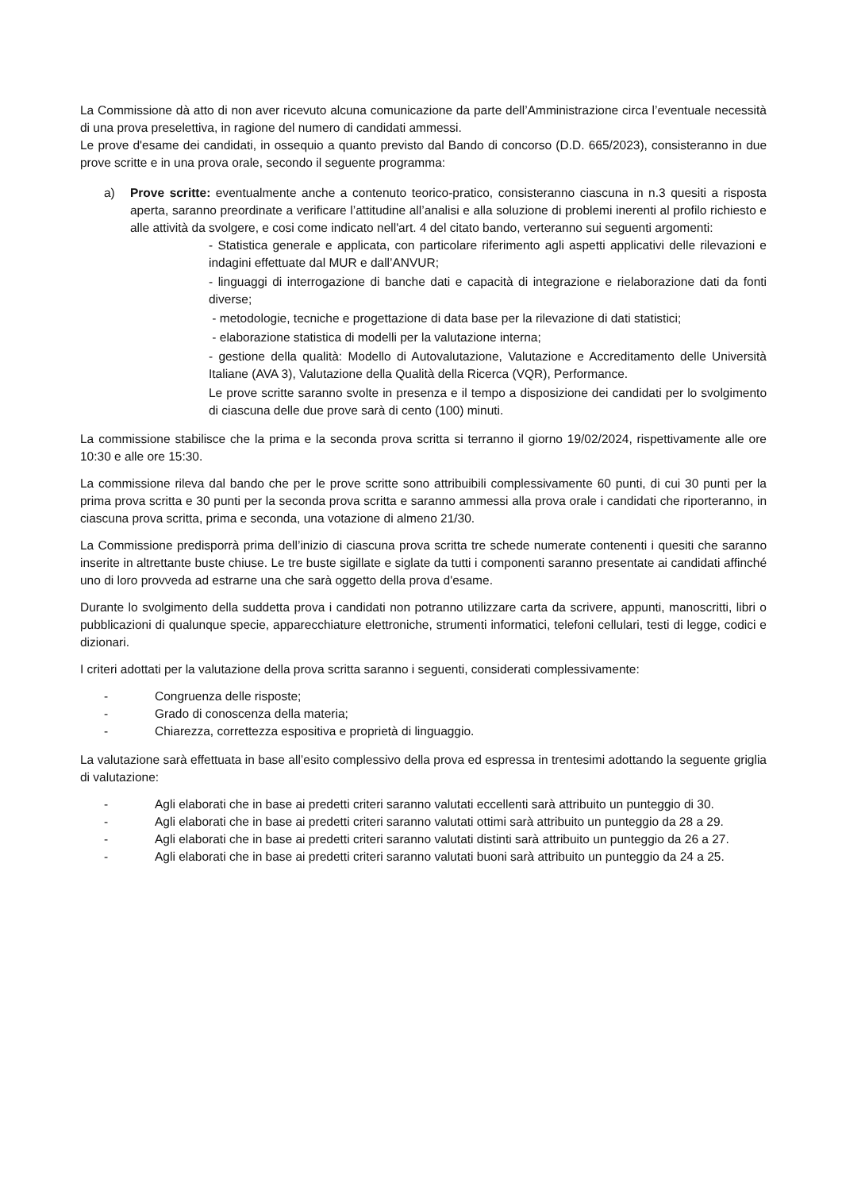La Commissione dà atto di non aver ricevuto alcuna comunicazione da parte dell’Amministrazione circa l’eventuale necessità di una prova preselettiva, in ragione del numero di candidati ammessi.
Le prove d'esame dei candidati, in ossequio a quanto previsto dal Bando di concorso (D.D. 665/2023), consisteranno in due prove scritte e in una prova orale, secondo il seguente programma:
a) Prove scritte: eventualmente anche a contenuto teorico-pratico, consisteranno ciascuna in n.3 quesiti a risposta aperta, saranno preordinate a verificare l’attitudine all’analisi e alla soluzione di problemi inerenti al profilo richiesto e alle attività da svolgere, e cosi come indicato nell'art. 4 del citato bando, verteranno sui seguenti argomenti:
- Statistica generale e applicata, con particolare riferimento agli aspetti applicativi delle rilevazioni e indagini effettuate dal MUR e dall’ANVUR;
- linguaggi di interrogazione di banche dati e capacità di integrazione e rielaborazione dati da fonti diverse;
- metodologie, tecniche e progettazione di data base per la rilevazione di dati statistici;
- elaborazione statistica di modelli per la valutazione interna;
- gestione della qualità: Modello di Autovalutazione, Valutazione e Accreditamento delle Università Italiane (AVA 3), Valutazione della Qualità della Ricerca (VQR), Performance.
Le prove scritte saranno svolte in presenza e il tempo a disposizione dei candidati per lo svolgimento di ciascuna delle due prove sarà di cento (100) minuti.
La commissione stabilisce che la prima e la seconda prova scritta si terranno il giorno 19/02/2024, rispettivamente alle ore 10:30 e alle ore 15:30.
La commissione rileva dal bando che per le prove scritte sono attribuibili complessivamente 60 punti, di cui 30 punti per la prima prova scritta e 30 punti per la seconda prova scritta e saranno ammessi alla prova orale i candidati che riporteranno, in ciascuna prova scritta, prima e seconda, una votazione di almeno 21/30.
La Commissione predisporrà prima dell’inizio di ciascuna prova scritta tre schede numerate contenenti i quesiti che saranno inserite in altrettante buste chiuse. Le tre buste sigillate e siglate da tutti i componenti saranno presentate ai candidati affinché uno di loro provveda ad estrarne una che sarà oggetto della prova d'esame.
Durante lo svolgimento della suddetta prova i candidati non potranno utilizzare carta da scrivere, appunti, manoscritti, libri o pubblicazioni di qualunque specie, apparecchiature elettroniche, strumenti informatici, telefoni cellulari, testi di legge, codici e dizionari.
I criteri adottati per la valutazione della prova scritta saranno i seguenti, considerati complessivamente:
- Congruenza delle risposte;
- Grado di conoscenza della materia;
- Chiarezza, correttezza espositiva e proprietà di linguaggio.
La valutazione sarà effettuata in base all’esito complessivo della prova ed espressa in trentesimi adottando la seguente griglia di valutazione:
- Agli elaborati che in base ai predetti criteri saranno valutati eccellenti sarà attribuito un punteggio di 30.
- Agli elaborati che in base ai predetti criteri saranno valutati ottimi sarà attribuito un punteggio da 28 a 29.
- Agli elaborati che in base ai predetti criteri saranno valutati distinti sarà attribuito un punteggio da 26 a 27.
- Agli elaborati che in base ai predetti criteri saranno valutati buoni sarà attribuito un punteggio da 24 a 25.